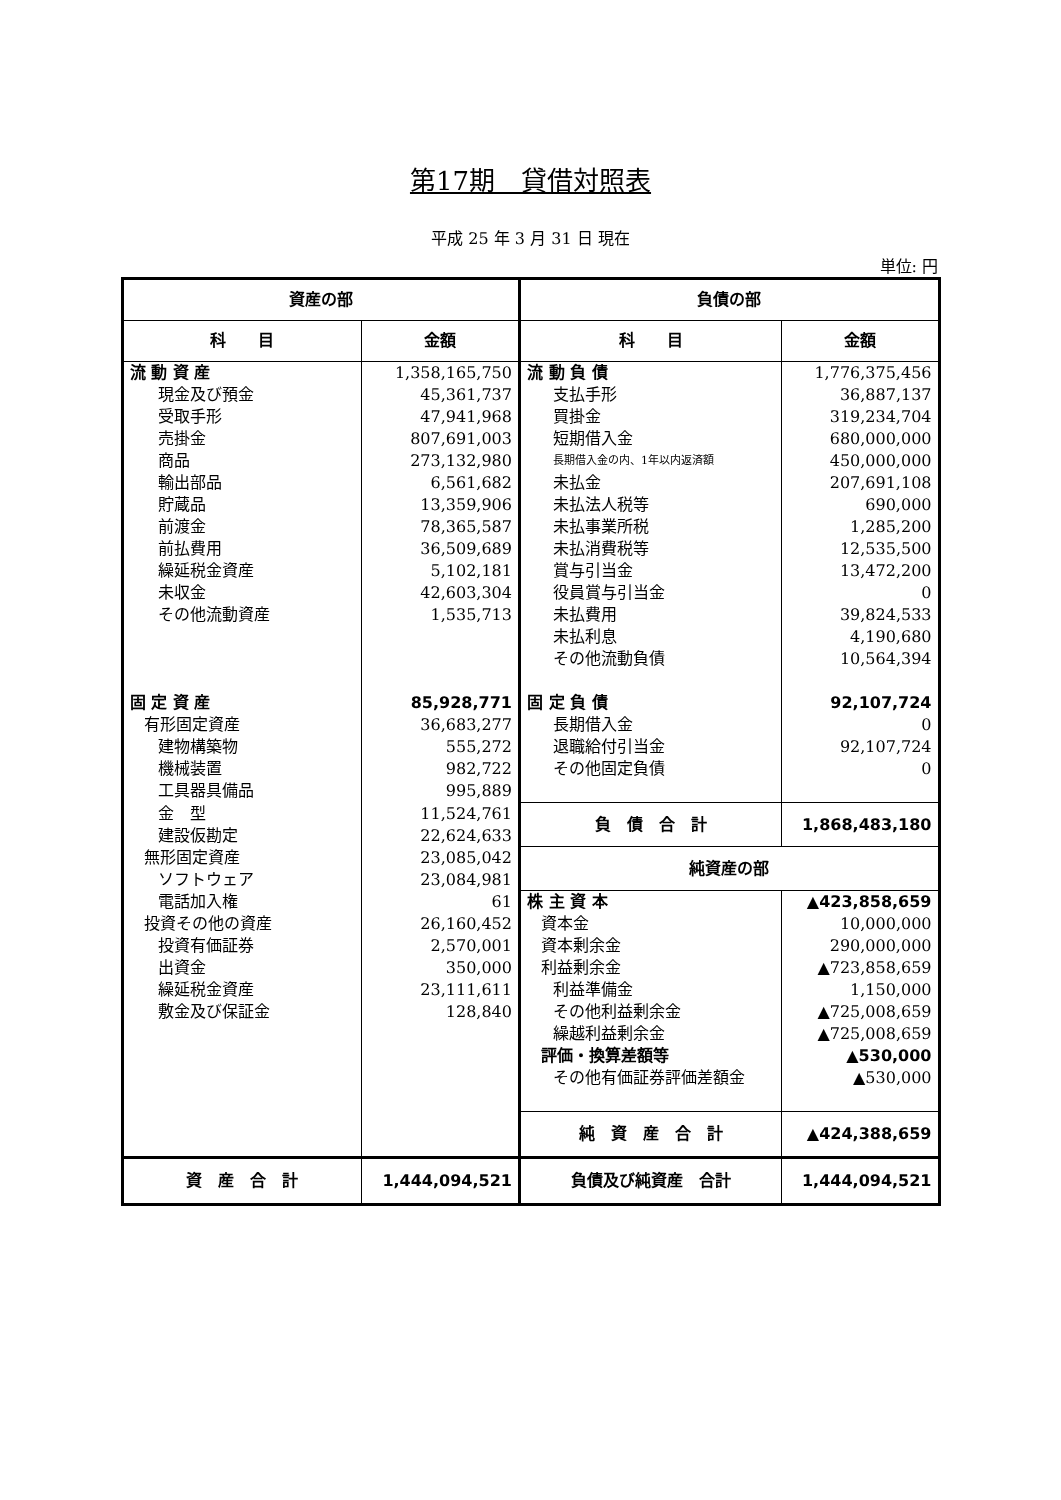第17期　貸借対照表
平成 25 年 3 月 31 日 現在
単位: 円
| 資産の部 | | 負債の部 | |
| --- | --- | --- | --- |
| 科 目 | 金額 | 科 目 | 金額 |
| 流 動 資 産 | 1,358,165,750 | 流 動 負 債 | 1,776,375,456 |
| 現金及び預金 | 45,361,737 | 支払手形 | 36,887,137 |
| 受取手形 | 47,941,968 | 買掛金 | 319,234,704 |
| 売掛金 | 807,691,003 | 短期借入金 | 680,000,000 |
| 商品 | 273,132,980 | 長期借入金の内、1年以内返済額 | 450,000,000 |
| 輸出部品 | 6,561,682 | 未払金 | 207,691,108 |
| 貯蔵品 | 13,359,906 | 未払法人税等 | 690,000 |
| 前渡金 | 78,365,587 | 未払事業所税 | 1,285,200 |
| 前払費用 | 36,509,689 | 未払消費税等 | 12,535,500 |
| 繰延税金資産 | 5,102,181 | 賞与引当金 | 13,472,200 |
| 未収金 | 42,603,304 | 役員賞与引当金 | 0 |
| その他流動資産 | 1,535,713 | 未払費用 | 39,824,533 |
| | | 未払利息 | 4,190,680 |
| | | その他流動負債 | 10,564,394 |
| 固 定 資 産 | 85,928,771 | 固 定 負 債 | 92,107,724 |
| 有形固定資産 | 36,683,277 | 長期借入金 | 0 |
| 建物構築物 | 555,272 | 退職給付引当金 | 92,107,724 |
| 機械装置 | 982,722 | その他固定負債 | 0 |
| 工具器具備品 | 995,889 | | |
| 金 型 | 11,524,761 | 負 債 合 計 | 1,868,483,180 |
| 建設仮勘定 | 22,624,633 | | |
| 無形固定資産 | 23,085,042 | 純資産の部 | |
| ソフトウェア | 23,084,981 | | |
| 電話加入権 | 61 | 株 主 資 本 | ▲423,858,659 |
| 投資その他の資産 | 26,160,452 | 資本金 | 10,000,000 |
| 投資有価証券 | 2,570,001 | 資本剰余金 | 290,000,000 |
| 出資金 | 350,000 | 利益剰余金 | ▲723,858,659 |
| 繰延税金資産 | 23,111,611 | 利益準備金 | 1,150,000 |
| 敷金及び保証金 | 128,840 | その他利益剰余金 | ▲725,008,659 |
| | | 繰越利益剰余金 | ▲725,008,659 |
| | | 評価・換算差額等 | ▲530,000 |
| | | その他有価証券評価差額金 | ▲530,000 |
| | | 純 資 産 合 計 | ▲424,388,659 |
| 資 産 合 計 | 1,444,094,521 | 負債及び純資産 合計 | 1,444,094,521 |